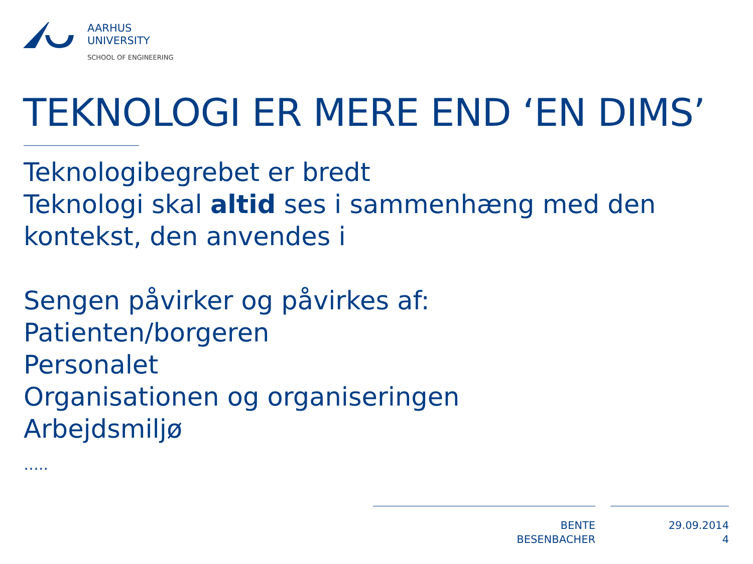AARHUS
UNIVERSITY
SCHOOL OF ENGINEERING
TEKNOLOGI ER MERE END ‘EN DIMS’
Teknologibegrebet er bredt
Teknologi skal altid ses i sammenhæng med den kontekst, den anvendes i
Sengen påvirker og påvirkes af:
Patienten/borgeren
Personalet
Organisationen og organiseringen
Arbejdsmiljø
…..
BENTE BESENBACHER
29.09.2014
4